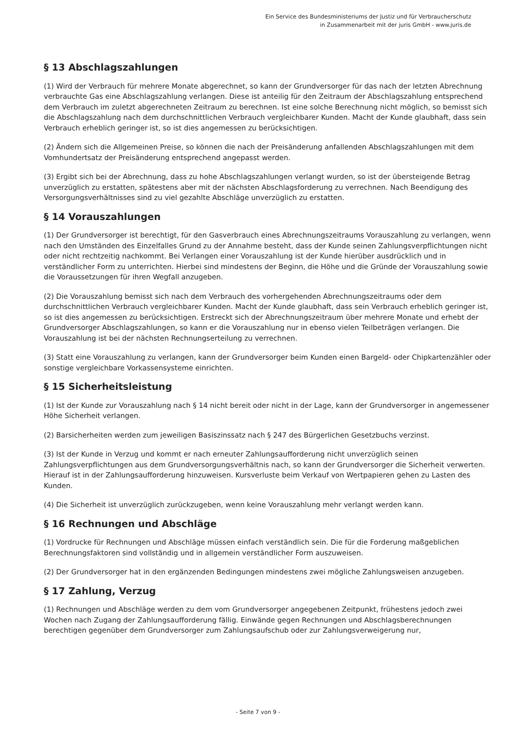Ein Service des Bundesministeriums der Justiz und für Verbraucherschutz
in Zusammenarbeit mit der juris GmbH - www.juris.de
§ 13 Abschlagszahlungen
(1) Wird der Verbrauch für mehrere Monate abgerechnet, so kann der Grundversorger für das nach der letzten Abrechnung verbrauchte Gas eine Abschlagszahlung verlangen. Diese ist anteilig für den Zeitraum der Abschlagszahlung entsprechend dem Verbrauch im zuletzt abgerechneten Zeitraum zu berechnen. Ist eine solche Berechnung nicht möglich, so bemisst sich die Abschlagszahlung nach dem durchschnittlichen Verbrauch vergleichbarer Kunden. Macht der Kunde glaubhaft, dass sein Verbrauch erheblich geringer ist, so ist dies angemessen zu berücksichtigen.
(2) Ändern sich die Allgemeinen Preise, so können die nach der Preisänderung anfallenden Abschlagszahlungen mit dem Vomhundertsatz der Preisänderung entsprechend angepasst werden.
(3) Ergibt sich bei der Abrechnung, dass zu hohe Abschlagszahlungen verlangt wurden, so ist der übersteigende Betrag unverzüglich zu erstatten, spätestens aber mit der nächsten Abschlagsforderung zu verrechnen. Nach Beendigung des Versorgungsverhältnisses sind zu viel gezahlte Abschläge unverzüglich zu erstatten.
§ 14 Vorauszahlungen
(1) Der Grundversorger ist berechtigt, für den Gasverbrauch eines Abrechnungszeitraums Vorauszahlung zu verlangen, wenn nach den Umständen des Einzelfalles Grund zu der Annahme besteht, dass der Kunde seinen Zahlungsverpflichtungen nicht oder nicht rechtzeitig nachkommt. Bei Verlangen einer Vorauszahlung ist der Kunde hierüber ausdrücklich und in verständlicher Form zu unterrichten. Hierbei sind mindestens der Beginn, die Höhe und die Gründe der Vorauszahlung sowie die Voraussetzungen für ihren Wegfall anzugeben.
(2) Die Vorauszahlung bemisst sich nach dem Verbrauch des vorhergehenden Abrechnungszeitraums oder dem durchschnittlichen Verbrauch vergleichbarer Kunden. Macht der Kunde glaubhaft, dass sein Verbrauch erheblich geringer ist, so ist dies angemessen zu berücksichtigen. Erstreckt sich der Abrechnungszeitraum über mehrere Monate und erhebt der Grundversorger Abschlagszahlungen, so kann er die Vorauszahlung nur in ebenso vielen Teilbeträgen verlangen. Die Vorauszahlung ist bei der nächsten Rechnungserteilung zu verrechnen.
(3) Statt eine Vorauszahlung zu verlangen, kann der Grundversorger beim Kunden einen Bargeld- oder Chipkartenzähler oder sonstige vergleichbare Vorkassensysteme einrichten.
§ 15 Sicherheitsleistung
(1) Ist der Kunde zur Vorauszahlung nach § 14 nicht bereit oder nicht in der Lage, kann der Grundversorger in angemessener Höhe Sicherheit verlangen.
(2) Barsicherheiten werden zum jeweiligen Basiszinssatz nach § 247 des Bürgerlichen Gesetzbuchs verzinst.
(3) Ist der Kunde in Verzug und kommt er nach erneuter Zahlungsaufforderung nicht unverzüglich seinen Zahlungsverpflichtungen aus dem Grundversorgungsverhältnis nach, so kann der Grundversorger die Sicherheit verwerten. Hierauf ist in der Zahlungsaufforderung hinzuweisen. Kursverluste beim Verkauf von Wertpapieren gehen zu Lasten des Kunden.
(4) Die Sicherheit ist unverzüglich zurückzugeben, wenn keine Vorauszahlung mehr verlangt werden kann.
§ 16 Rechnungen und Abschläge
(1) Vordrucke für Rechnungen und Abschläge müssen einfach verständlich sein. Die für die Forderung maßgeblichen Berechnungsfaktoren sind vollständig und in allgemein verständlicher Form auszuweisen.
(2) Der Grundversorger hat in den ergänzenden Bedingungen mindestens zwei mögliche Zahlungsweisen anzugeben.
§ 17 Zahlung, Verzug
(1) Rechnungen und Abschläge werden zu dem vom Grundversorger angegebenen Zeitpunkt, frühestens jedoch zwei Wochen nach Zugang der Zahlungsaufforderung fällig. Einwände gegen Rechnungen und Abschlagsberechnungen berechtigen gegenüber dem Grundversorger zum Zahlungsaufschub oder zur Zahlungsverweigerung nur,
- Seite 7 von 9 -